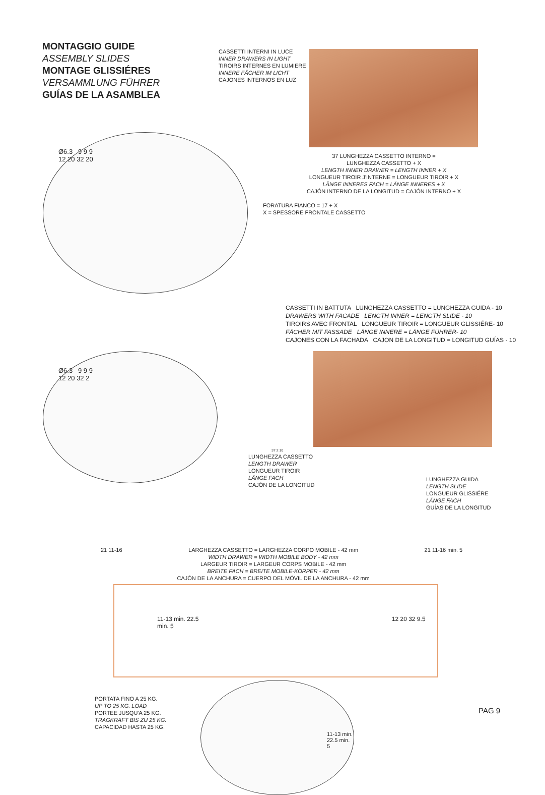MONTAGGIO GUIDE
ASSEMBLY SLIDES
MONTAGE GLISSIÉRES
VERSAMMLUNG FÜHRER
GUÍAS DE LA ASAMBLEA
CASSETTI INTERNI IN LUCE
INNER DRAWERS IN LIGHT
TIROIRS INTERNES EN LUMIERE
INNERE FÄCHER IM LICHT
CAJONES INTERNOS EN LUZ
Ø6.3 9 9 9
12 20 32 20
37 LUNGHEZZA CASSETTO INTERNO =
LUNGHEZZA CASSETTO + X
LENGTH INNER DRAWER = LENGTH INNER + X
LONGUEUR TIROIR J'INTERNE = LONGUEUR TIROIR + X
LÄNGE INNERES FACH = LÄNGE INNERES + X
CAJÓN INTERNO DE LA LONGITUD = CAJÓN INTERNO + X
FORATURA FIANCO = 17 + X
X = SPESSORE FRONTALE CASSETTO
CASSETTI IN BATTUTA LUNGHEZZA CASSETTO = LUNGHEZZA GUIDA - 10
DRAWERS WITH FACADE LENGTH INNER = LENGTH SLIDE - 10
TIROIRS AVEC FRONTAL LONGUEUR TIROIR = LONGUEUR GLISSIÉRE- 10
FÄCHER MIT FASSADE LÄNGE INNERE = LÄNGE FÜHRER- 10
CAJONES CON LA FACHADA CAJON DE LA LONGITUD = LONGITUD GUÍAS - 10
Ø6.3 9 9 9
12 20 32 2
37 2 10
LUNGHEZZA CASSETTO
LENGTH DRAWER
LONGUEUR TIROIR
LÄNGE FACH
CAJÓN DE LA LONGITUD
LUNGHEZZA GUIDA
LENGTH SLIDE
LONGUEUR GLISSIÉRE
LÄNGE FACH
GUÍAS DE LA LONGITUD
21 11-16 LARGHEZZA CASSETTO = LARGHEZZA CORPO MOBILE - 42 mm
WIDTH DRAWER = WIDTH MOBILE BODY - 42 mm
LARGEUR TIROIR = LARGEUR CORPS MOBILE - 42 mm
BREITE FACH = BREITE MOBILE-KÖRPER - 42 mm
CAJÓN DE LA ANCHURA = CUERPO DEL MÓVIL DE LA ANCHURA - 42 mm
21 11-16 min. 5
11-13 min. 22.5 12 20 32 9.5 min. 5
PORTATA FINO A 25 KG.
UP TO 25 KG. LOAD
PORTEE JUSQU'A 25 KG.
TRAGKRAFT BIS ZU 25 KG.
CAPACIDAD HASTA 25 KG.
11-13 min. 22.5 min. 5
PAG 9